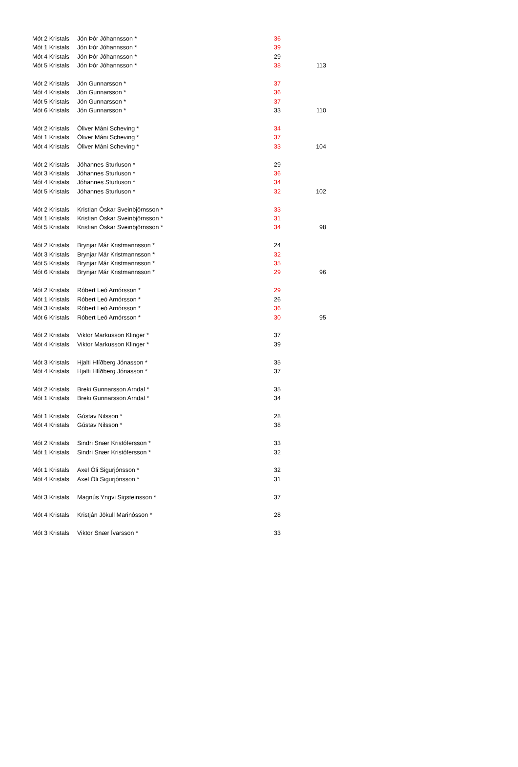| Mót 2 Kristals | Jón Þór Jóhannsson * | 36 | |
| Mót 1 Kristals | Jón Þór Jóhannsson * | 39 | |
| Mót 4 Kristals | Jón Þór Jóhannsson * | 29 | |
| Mót 5 Kristals | Jón Þór Jóhannsson * | 38 | 113 |
| Mót 2 Kristals | Jón Gunnarsson * | 37 | |
| Mót 4 Kristals | Jón Gunnarsson * | 36 | |
| Mót 5 Kristals | Jón Gunnarsson * | 37 | |
| Mót 6 Kristals | Jón Gunnarsson * | 33 | 110 |
| Mót 2 Kristals | Óliver Máni Scheving * | 34 | |
| Mót 1 Kristals | Óliver Máni Scheving * | 37 | |
| Mót 4 Kristals | Óliver Máni Scheving * | 33 | 104 |
| Mót 2 Kristals | Jóhannes Sturluson * | 29 | |
| Mót 3 Kristals | Jóhannes Sturluson * | 36 | |
| Mót 4 Kristals | Jóhannes Sturluson * | 34 | |
| Mót 5 Kristals | Jóhannes Sturluson * | 32 | 102 |
| Mót 2 Kristals | Kristian Óskar Sveinbjörnsson * | 33 | |
| Mót 1 Kristals | Kristian Óskar Sveinbjörnsson * | 31 | |
| Mót 5 Kristals | Kristian Óskar Sveinbjörnsson * | 34 | 98 |
| Mót 2 Kristals | Brynjar Már Kristmannsson * | 24 | |
| Mót 3 Kristals | Brynjar Már Kristmannsson * | 32 | |
| Mót 5 Kristals | Brynjar Már Kristmannsson * | 35 | |
| Mót 6 Kristals | Brynjar Már Kristmannsson * | 29 | 96 |
| Mót 2 Kristals | Róbert Leó Arnórsson * | 29 | |
| Mót 1 Kristals | Róbert Leó Arnórsson * | 26 | |
| Mót 3 Kristals | Róbert Leó Arnórsson * | 36 | |
| Mót 6 Kristals | Róbert Leó Arnórsson * | 30 | 95 |
| Mót 2 Kristals | Viktor Markusson Klinger * | 37 | |
| Mót 4 Kristals | Viktor Markusson Klinger * | 39 | |
| Mót 3 Kristals | Hjalti Hlíðberg Jónasson * | 35 | |
| Mót 4 Kristals | Hjalti Hlíðberg Jónasson * | 37 | |
| Mót 2 Kristals | Breki Gunnarsson Arndal * | 35 | |
| Mót 1 Kristals | Breki Gunnarsson Arndal * | 34 | |
| Mót 1 Kristals | Gústav Nilsson * | 28 | |
| Mót 4 Kristals | Gústav Nilsson * | 38 | |
| Mót 2 Kristals | Sindri Snær Kristófersson * | 33 | |
| Mót 1 Kristals | Sindri Snær Kristófersson * | 32 | |
| Mót 1 Kristals | Axel Óli Sigurjónsson * | 32 | |
| Mót 4 Kristals | Axel Óli Sigurjónsson * | 31 | |
| Mót 3 Kristals | Magnús Yngvi Sigsteinsson * | 37 | |
| Mót 4 Kristals | Kristján Jökull Marinósson * | 28 | |
| Mót 3 Kristals | Viktor Snær Ívarsson * | 33 | |